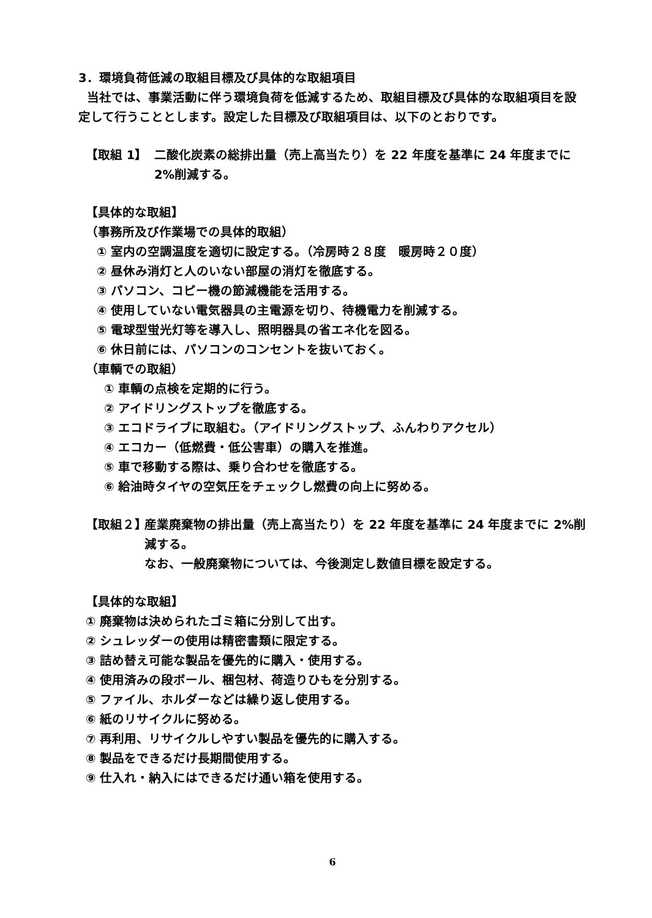3．環境負荷低減の取組目標及び具体的な取組項目
当社では、事業活動に伴う環境負荷を低減するため、取組目標及び具体的な取組項目を設定して行うこととします。設定した目標及び取組項目は、以下のとおりです。
【取組 1】 二酸化炭素の総排出量（売上高当たり）を 22 年度を基準に 24 年度までに 2%削減する。
【具体的な取組】
（事務所及び作業場での具体的取組）
① 室内の空調温度を適切に設定する。（冷房時２８度　暖房時２０度）
② 昼休み消灯と人のいない部屋の消灯を徹底する。
③ パソコン、コピー機の節減機能を活用する。
④ 使用していない電気器具の主電源を切り、待機電力を削減する。
⑤ 電球型蛍光灯等を導入し、照明器具の省エネ化を図る。
⑥ 休日前には、パソコンのコンセントを抜いておく。
（車輌での取組）
① 車輌の点検を定期的に行う。
② アイドリングストップを徹底する。
③ エコドライブに取組む。（アイドリングストップ、ふんわりアクセル）
④ エコカー（低燃費・低公害車）の購入を推進。
⑤ 車で移動する際は、乗り合わせを徹底する。
⑥ 給油時タイヤの空気圧をチェックし燃費の向上に努める。
【取組２】
産業廃棄物の排出量（売上高当たり）を 22 年度を基準に 24 年度までに 2%削減する。
なお、一般廃棄物については、今後測定し数値目標を設定する。
【具体的な取組】
① 廃棄物は決められたゴミ箱に分別して出す。
② シュレッダーの使用は精密書類に限定する。
③ 詰め替え可能な製品を優先的に購入・使用する。
④ 使用済みの段ボール、梱包材、荷造りひもを分別する。
⑤ ファイル、ホルダーなどは繰り返し使用する。
⑥ 紙のリサイクルに努める。
⑦ 再利用、リサイクルしやすい製品を優先的に購入する。
⑧ 製品をできるだけ長期間使用する。
⑨ 仕入れ・納入にはできるだけ通い箱を使用する。
6